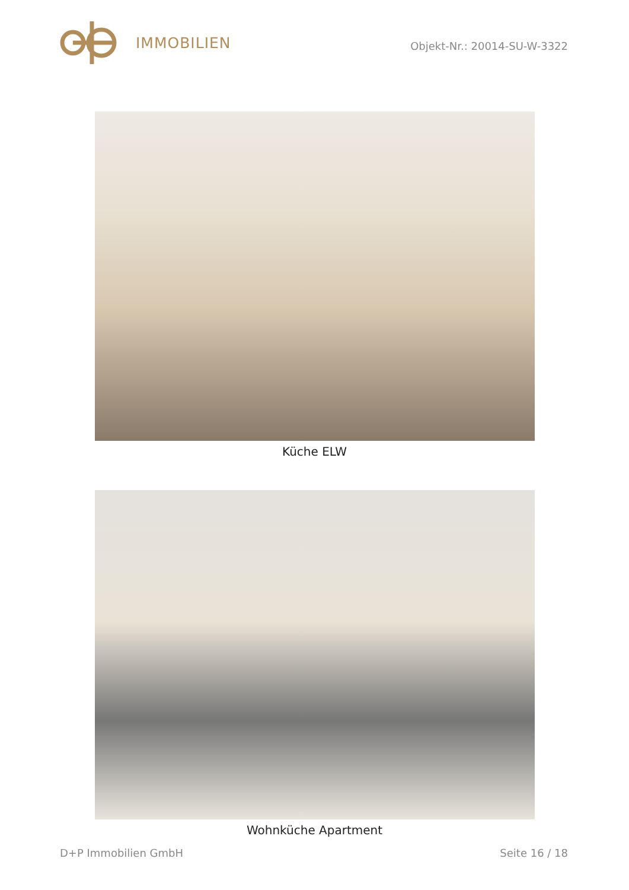IMMOBILIEN
Objekt-Nr.: 20014-SU-W-3322
Küche ELW
Wohnküche Apartment
D+P Immobilien GmbH Seite 16 / 18